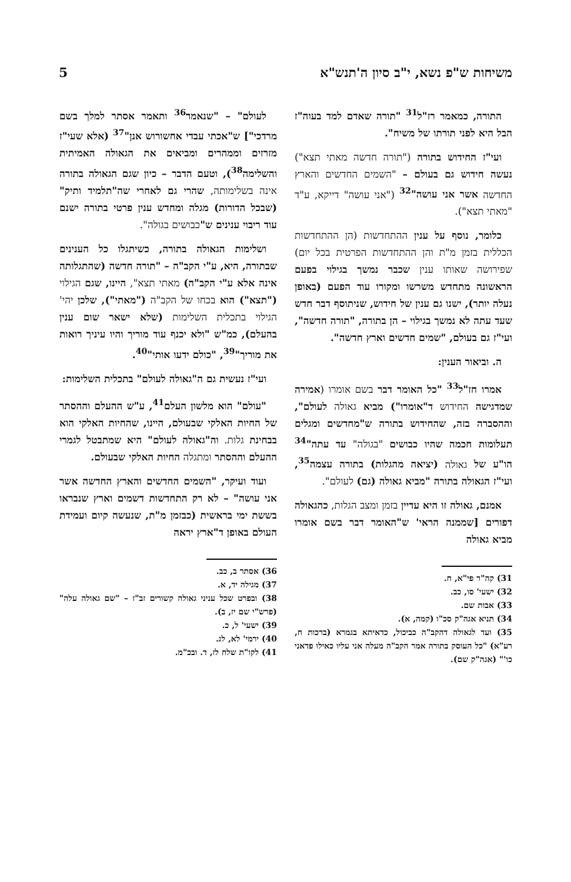משיחות ש"פ נשא, י"ב סיון ה'תנש"א 5
התורה, כמאמר רז"ל<sup>31</sup> "תורה שאדם למד בעוה"ז הבל היא לפני תורתו של משיח".
ועי"ז החידוש בתורה ("תורה חדשה מאתי תצא") נעשה חידוש גם בעולם – "השמים החדשים והארץ החדשה אשר אני עושה"<sup>32</sup> ("אני עושה" דייקא, ע"ד "מאתי תצא").
כלומר, נוסף על ענין ההתחדשות (הן ההתחדשות הכללית בזמן מ"ת והן ההתחדשות הפרטית בכל יום) שפירושה שאותו ענין שכבר נמשך בגילוי בפעם הראשונה מתחדש משרשו ומקורו עוד הפעם (באופן נעלה יותר), ישנו גם ענין של חידוש, שניתוסף דבר חדש שעד עתה לא נמשך בגילוי – הן בתורה, "תורה חדשה", ועי"ז גם בעולם, "שמים חדשים וארץ חדשה".
ה. וביאור הענין:
אמרו חז"ל<sup>33</sup> "כל האומר דבר בשם אומרו (אמירה שמדגישה החידוש ד"אומרו") מביא גאולה לעולם", וההסברה בזה, שהחידוש בתורה ש"מחדשים ומגלים תעלומות חכמה שהיו כבושים "בגולה" עד עתה"<sup>34</sup> הו"ע של גאולה (יציאה מהגלות) בתורה עצמה<sup>35</sup>, ועי"ז הגאולה בתורה "מביא גאולה (גם) לעולם".
אמנם, גאולה זו היא עדיין בזמן ומצב הגלות, כהגאולה דפורים [שממנה הראי' ש"האומר דבר בשם אומרו מביא גאולה
31) קה"ר פי"א, ח.
32) ישעי' סו, כב.
33) אבות שם.
34) תניא אגה"ק סכ"ו (קמה, א).
35) ועד לגאולה דהקב"ה כביכול, כדאיתא בגמרא (ברכות ח, רע"א) "כל העוסק בתורה אמר הקב"ה מעלה אני עליו כאילו פדאני כו'" (אגה"ק שם).
לעולם" – "שנאמר<sup>36</sup> ותאמר אסתר למלך בשם מרדכי"] ש"אכתי עבדי אחשורוש אנן"<sup>37</sup> (אלא שעי"ז מזרזים וממהרים ומביאים את הגאולה האמיתית והשלימה<sup>38</sup>), וטעם הדבר – כיון שגם הגאולה בתורה אינה בשלימותה, שהרי גם לאחרי שה"תלמיד ותיק" (שבכל הדורות) מגלה ומחדש ענין פרטי בתורה ישנם עוד ריבוי ענינים ש"כבושים בגולה".
ושלימות הגאולה בתורה, כשיתגלו כל הענינים שבתורה, היא, ע"י הקב"ה – "תורה חדשה (שהתגלותה אינה אלא ע"י הקב"ה) מאתי תצא", היינו, שגם הגילוי ("תצא") הוא בכחו של הקב"ה ("מאתי"), שלכן יהי' הגילוי בתכלית השלימות (שלא ישאר שום ענין בהעלם), כמ"ש "ולא יכנף עוד מוריך והיו עיניך רואות את מוריך"<sup>39</sup>, "כולם ידעו אותי"<sup>40</sup>.
ועי"ז נעשית גם ה"גאולה לעולם" בתכלית השלימות:
"עולם" הוא מלשון העלם<sup>41</sup>, ע"ש ההעלם וההסתר של החיות האלקי שבעולם, היינו, שהחיות האלקי הוא בבחינת גלות. וה"גאולה לעולם" היא שמתבטל לגמרי ההעלם וההסתר ומתגלה החיות האלקי שבעולם.
ועוד ועיקר, "השמים החדשים והארץ החדשה אשר אני עושה" – לא רק התחדשות דשמים וארץ שנבראו בששת ימי בראשית (כבזמן מ"ת, שנעשה קיום ועמידת העולם באופן ד"ארץ יראה
36) אסתר ב, כב.
37) מגילה יד, א.
38) ובפרט שכל עניני גאולה קשורים זב"ז – "שם גאולה עלה" (פרש"י שם יז, ב).
39) ישעי' ל, כ.
40) ירמי' לא, לג.
41) לקו"ת שלח לז, ד. ובכ"מ.